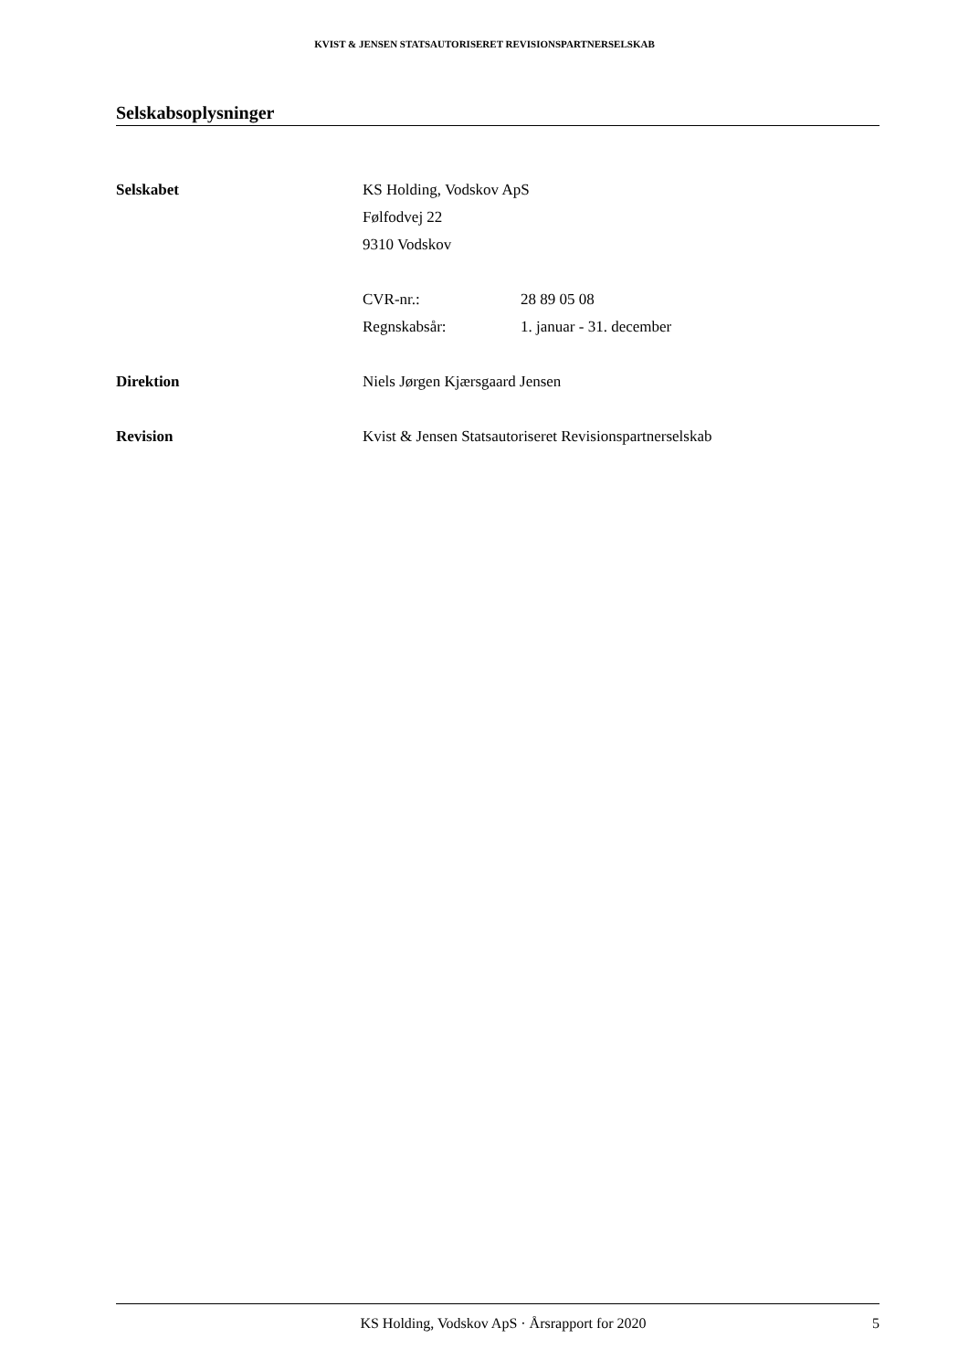KVIST & JENSEN STATSAUTORISERET REVISIONSPARTNERSELSKAB
Selskabsoplysninger
| Selskabet | KS Holding, Vodskov ApS | |
| | Følfodvej 22 | |
| | 9310 Vodskov | |
| | CVR-nr.: | 28 89 05 08 |
| | Regnskabsår: | 1. januar - 31. december |
| Direktion | Niels Jørgen Kjærsgaard Jensen | |
| Revision | Kvist & Jensen Statsautoriseret Revisionspartnerselskab | |
KS Holding, Vodskov ApS · Årsrapport for 2020 5